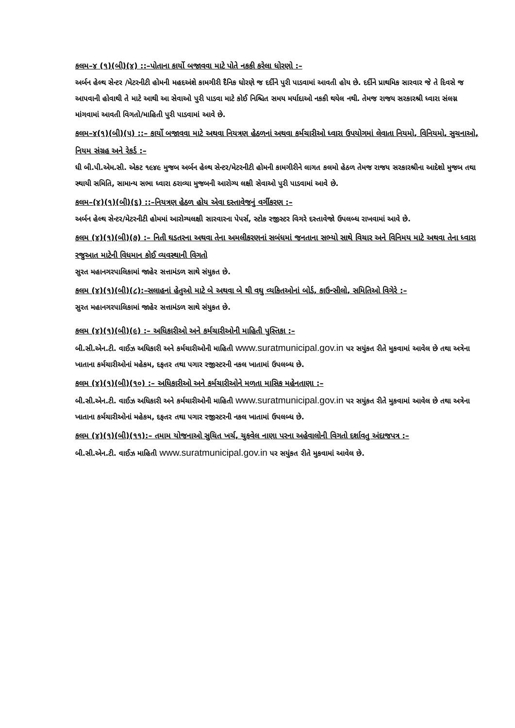કલમ–૪ (૧)(બી)(૪) ::–પોતાના કાર્યો બજાવવા માટે પોતે નકકી કરેલા ધોરણો :–
અર્બન હેલ્થ સેન્ટર /મેટરનીટી હોમની મહદઅંશે કામગીરી દૈનિક ધોરણે જ દર્દીને પુરી પાડવામાં આવતી હોય છે. દર્દીને પ્રાથમિક સારવાર જે તે દિવસે જ આપવાની હોવાથી તે માટે આથી આ સેવાઓ પુરી પાડવા માટે કોઈ નિશ્ચિત સમય મર્યાદાઓ નકકી થયેલ નથી. તેમજ રાજય સરકારશ્રી ધ્વારા સંલગ્ન માંગવામાં આવતી વિગતો/માહિતી પુરી પાડવામાં આવે છે.
કલમ–૪(૧)(બી)(૫) ::– કાર્યો બજાવવા માટે અથવા નિયત્રણ હેઠળનાં અથવા કર્મચારીઓ ધ્વારા ઉપયોગમાં લેવાતા નિયમો, વિનિયમો, સુચનાઓ, નિયમ સંગ્રહ અને રેકર્ડ :–
ધી બી.પી.એમ.સી. એકટ ૧૯૪૯ મુજબ અર્બન હેલ્થ સેન્ટર/મેટરનીટી હોમની કામગીરીને લાગત કલમો હેઠળ તેમજ રાજય સરકારશ્રીના આદેશો મુજબ તથા સ્થાયી સમિતિ, સામાન્ય સભા ધ્વારા ઠરાવ્યા મુજબની આરોગ્ય લક્ષી સેવાઓ પુરી પાડવામાં આવે છે.
કલમ–(૪)(૧)(બી)(૬) ::–નિયત્રણ હેઠળ હોય એવા દસ્તાવેજનું વર્ગીકરણ :–
અર્બન હેલ્થ સેન્ટર/મેટરનીટી હોમમાં આરોગ્યલક્ષી સારવારના પેપર્સ, સ્ટોક રજીસ્ટર વિગરે દસ્તાવેજો ઉપલબ્ધ રાખવામાં આવે છે.
કલમ (૪)(૧)(બી)(૭) :– નિતી ઘડતરના અથવા તેના અમલીકરણનાં સબંધમાં જનતાના સભ્યો સાથે વિચાર અને વિનિમય માટે અથવા તેના ધ્વારા રજુઆત માટેની વિધમાન કોઈ વ્યવસ્થાની વિગતો
સુરત મહાનગરપાલિકામાં જાહેર સત્તામંડળ સાથે સંયુકત છે.
કલમ (૪)(૧)(બી)(૮):–સલાહનાં હેતુઓ માટે બે અથવા બે થી વઘુ વ્યકિતઓનાં બોર્ડ, કાઉન્સીલો, સમિતિઓ વિગેરે :–
સુરત મહાનગરપાલિકામાં જાહેર સત્તામંડળ સાથે સંયુકત છે.
કલમ (૪)(૧)(બી)(૯) :– અધિકારીઓ અને કર્મચારીઓની માહિતી પુસ્તિકા :–
બી.સી.એન.ટી. વાઈઝ અધિકારી અને કર્મચારીઓની માહિતી www.suratmunicipal.gov.in પર સયુંકત રીતે મુકવામાં આવેલ છે તથા અત્રેના ખાતાના કર્મચારીઓનાં મહેકમ, દફતર તથા પગાર રજીસ્ટરની નકલ ખાતામાં ઉપલબ્ધ છે.
કલમ (૪)(૧)(બી)(૧૦) :– અધિકારીઓ અને કર્મચારીઓને મળતા માસિક મહેનતાણા :–
બી.સી.એન.ટી. વાઈઝ અધિકારી અને કર્મચારીઓની માહિતી www.suratmunicipal.gov.in પર સયુંકત રીતે મુકવામાં આવેલ છે તથા અત્રેના ખાતાના કર્મચારીઓનાં મહેકમ, દફતર તથા પગાર રજીસ્ટરની નકલ ખાતામાં ઉપલબ્ધ છે.
કલમ (૪)(૧)(બી)(૧૧):– તમામ યોજનાઓ સુચિત ખર્ચ, ચુકવેલ નાણા પરના અહેવાલોની વિગતો દર્શાવતુ અંદાજપત્ર :–
બી.સી.એન.ટી. વાઈઝ માહિતી www.suratmunicipal.gov.in પર સયુંકત રીતે મુકવામાં આવેલ છે.